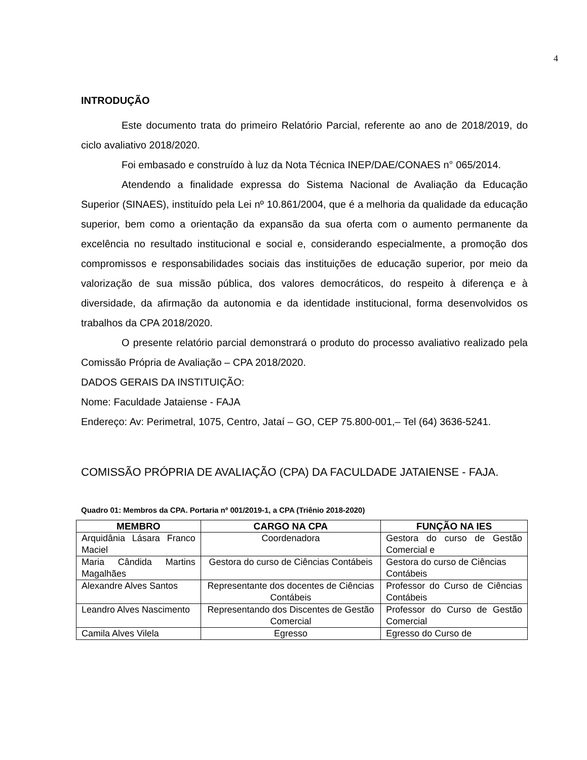4
INTRODUÇÃO
Este documento trata do primeiro Relatório Parcial, referente ao ano de 2018/2019, do ciclo avaliativo 2018/2020.
Foi embasado e construído à luz da Nota Técnica INEP/DAE/CONAES n° 065/2014.
Atendendo a finalidade expressa do Sistema Nacional de Avaliação da Educação Superior (SINAES), instituído pela Lei nº 10.861/2004, que é a melhoria da qualidade da educação superior, bem como a orientação da expansão da sua oferta com o aumento permanente da excelência no resultado institucional e social e, considerando especialmente, a promoção dos compromissos e responsabilidades sociais das instituições de educação superior, por meio da valorização de sua missão pública, dos valores democráticos, do respeito à diferença e à diversidade, da afirmação da autonomia e da identidade institucional, forma desenvolvidos os trabalhos da CPA 2018/2020.
O presente relatório parcial demonstrará o produto do processo avaliativo realizado pela Comissão Própria de Avaliação – CPA 2018/2020.
DADOS GERAIS DA INSTITUIÇÃO:
Nome: Faculdade Jataiense - FAJA
Endereço: Av: Perimetral, 1075, Centro, Jataí – GO, CEP 75.800-001,– Tel (64) 3636-5241.
COMISSÃO PRÓPRIA DE AVALIAÇÃO (CPA) DA FACULDADE JATAIENSE - FAJA.
Quadro 01: Membros da CPA. Portaria nº 001/2019-1, a CPA (Triênio 2018-2020)
| MEMBRO | CARGO NA CPA | FUNÇÃO NA IES |
| --- | --- | --- |
| Arquidânia Lásara Franco Maciel | Coordenadora | Gestora do curso de Gestão Comercial e |
| Maria Cândida Martins Magalhães | Gestora do curso de Ciências Contábeis | Gestora do curso de Ciências Contábeis |
| Alexandre Alves Santos | Representante dos docentes de Ciências Contábeis | Professor do Curso de Ciências Contábeis |
| Leandro Alves Nascimento | Representando dos Discentes de Gestão Comercial | Professor do Curso de Gestão Comercial |
| Camila Alves Vilela | Egresso | Egresso do Curso de |